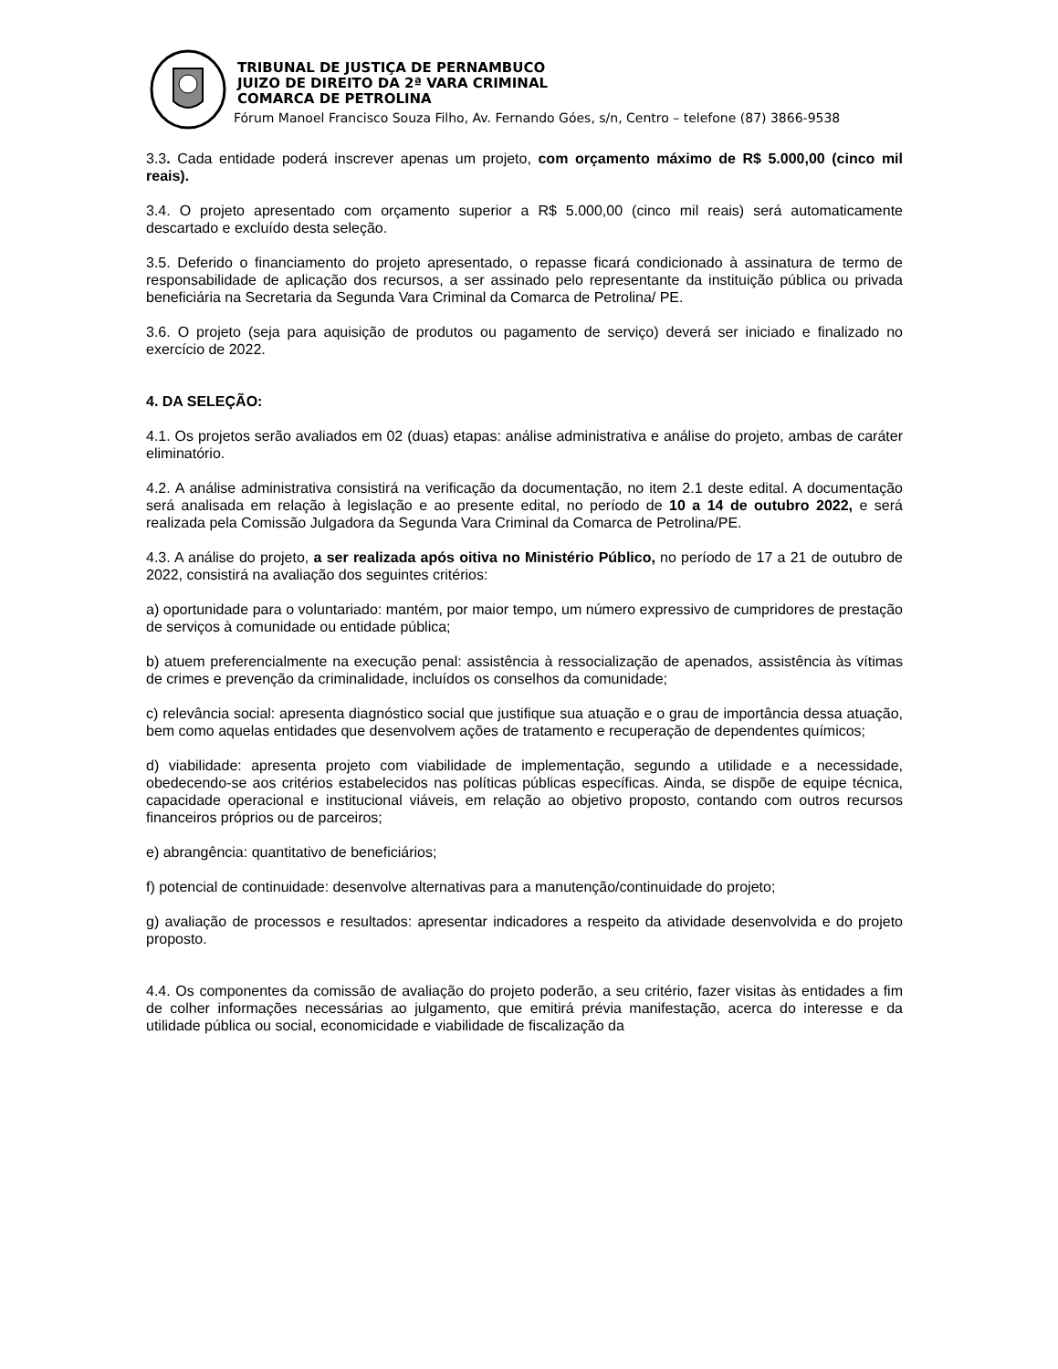TRIBUNAL DE JUSTIÇA DE PERNAMBUCO
JUIZO DE DIREITO DA 2ª VARA CRIMINAL
COMARCA DE PETROLINA
Fórum Manoel Francisco Souza Filho, Av. Fernando Góes, s/n, Centro – telefone (87) 3866-9538
3.3. Cada entidade poderá inscrever apenas um projeto, com orçamento máximo de R$ 5.000,00 (cinco mil reais).
3.4. O projeto apresentado com orçamento superior a R$ 5.000,00 (cinco mil reais) será automaticamente descartado e excluído desta seleção.
3.5. Deferido o financiamento do projeto apresentado, o repasse ficará condicionado à assinatura de termo de responsabilidade de aplicação dos recursos, a ser assinado pelo representante da instituição pública ou privada beneficiária na Secretaria da Segunda Vara Criminal da Comarca de Petrolina/ PE.
3.6. O projeto (seja para aquisição de produtos ou pagamento de serviço) deverá ser iniciado e finalizado no exercício de 2022.
4. DA SELEÇÃO:
4.1. Os projetos serão avaliados em 02 (duas) etapas: análise administrativa e análise do projeto, ambas de caráter eliminatório.
4.2. A análise administrativa consistirá na verificação da documentação, no item 2.1 deste edital. A documentação será analisada em relação à legislação e ao presente edital, no período de 10 a 14 de outubro 2022, e será realizada pela Comissão Julgadora da Segunda Vara Criminal da Comarca de Petrolina/PE.
4.3. A análise do projeto, a ser realizada após oitiva no Ministério Público, no período de 17 a 21 de outubro de 2022, consistirá na avaliação dos seguintes critérios:
a) oportunidade para o voluntariado: mantém, por maior tempo, um número expressivo de cumpridores de prestação de serviços à comunidade ou entidade pública;
b) atuem preferencialmente na execução penal: assistência à ressocialização de apenados, assistência às vítimas de crimes e prevenção da criminalidade, incluídos os conselhos da comunidade;
c) relevância social: apresenta diagnóstico social que justifique sua atuação e o grau de importância dessa atuação, bem como aquelas entidades que desenvolvem ações de tratamento e recuperação de dependentes químicos;
d) viabilidade: apresenta projeto com viabilidade de implementação, segundo a utilidade e a necessidade, obedecendo-se aos critérios estabelecidos nas políticas públicas específicas. Ainda, se dispõe de equipe técnica, capacidade operacional e institucional viáveis, em relação ao objetivo proposto, contando com outros recursos financeiros próprios ou de parceiros;
e) abrangência: quantitativo de beneficiários;
f) potencial de continuidade: desenvolve alternativas para a manutenção/continuidade do projeto;
g) avaliação de processos e resultados: apresentar indicadores a respeito da atividade desenvolvida e do projeto proposto.
4.4. Os componentes da comissão de avaliação do projeto poderão, a seu critério, fazer visitas às entidades a fim de colher informações necessárias ao julgamento, que emitirá prévia manifestação, acerca do interesse e da utilidade pública ou social, economicidade e viabilidade de fiscalização da